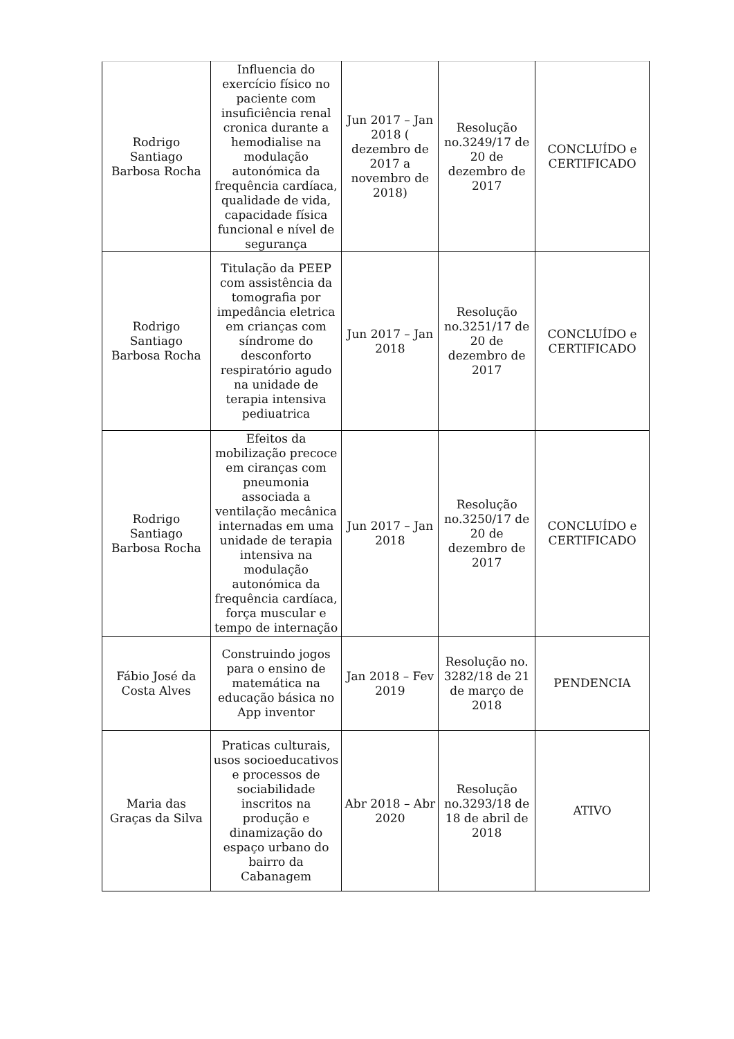| Rodrigo Santiago Barbosa Rocha | Influencia do exercício físico no paciente com insuficiência renal cronica durante a hemodialise na modulação autonómica da frequência cardíaca, qualidade de vida, capacidade física funcional e nível de segurança | Jun 2017 – Jan 2018 ( dezembro de 2017 a novembro de 2018) | Resolução no.3249/17 de 20 de dezembro de 2017 | CONCLUÍDO e CERTIFICADO |
| Rodrigo Santiago Barbosa Rocha | Titulação da PEEP com assistência da tomografia por impedância eletrica em crianças com síndrome do desconforto respiratório agudo na unidade de terapia intensiva pediuatrica | Jun 2017 – Jan 2018 | Resolução no.3251/17 de 20 de dezembro de 2017 | CONCLUÍDO e CERTIFICADO |
| Rodrigo Santiago Barbosa Rocha | Efeitos da mobilização precoce em ciranças com pneumonia associada a ventilação mecânica internadas em uma unidade de terapia intensiva na modulação autonómica da frequência cardíaca, força muscular e tempo de internação | Jun 2017 – Jan 2018 | Resolução no.3250/17 de 20 de dezembro de 2017 | CONCLUÍDO e CERTIFICADO |
| Fábio José da Costa Alves | Construindo jogos para o ensino de matemática na educação básica no App inventor | Jan 2018 – Fev 2019 | Resolução no. 3282/18 de 21 de março de 2018 | PENDENCIA |
| Maria das Graças da Silva | Praticas culturais, usos socioeducativos e processos de sociabilidade inscritos na produção e dinamização do espaço urbano do bairro da Cabanagem | Abr 2018 – Abr 2020 | Resolução no.3293/18 de 18 de abril de 2018 | ATIVO |